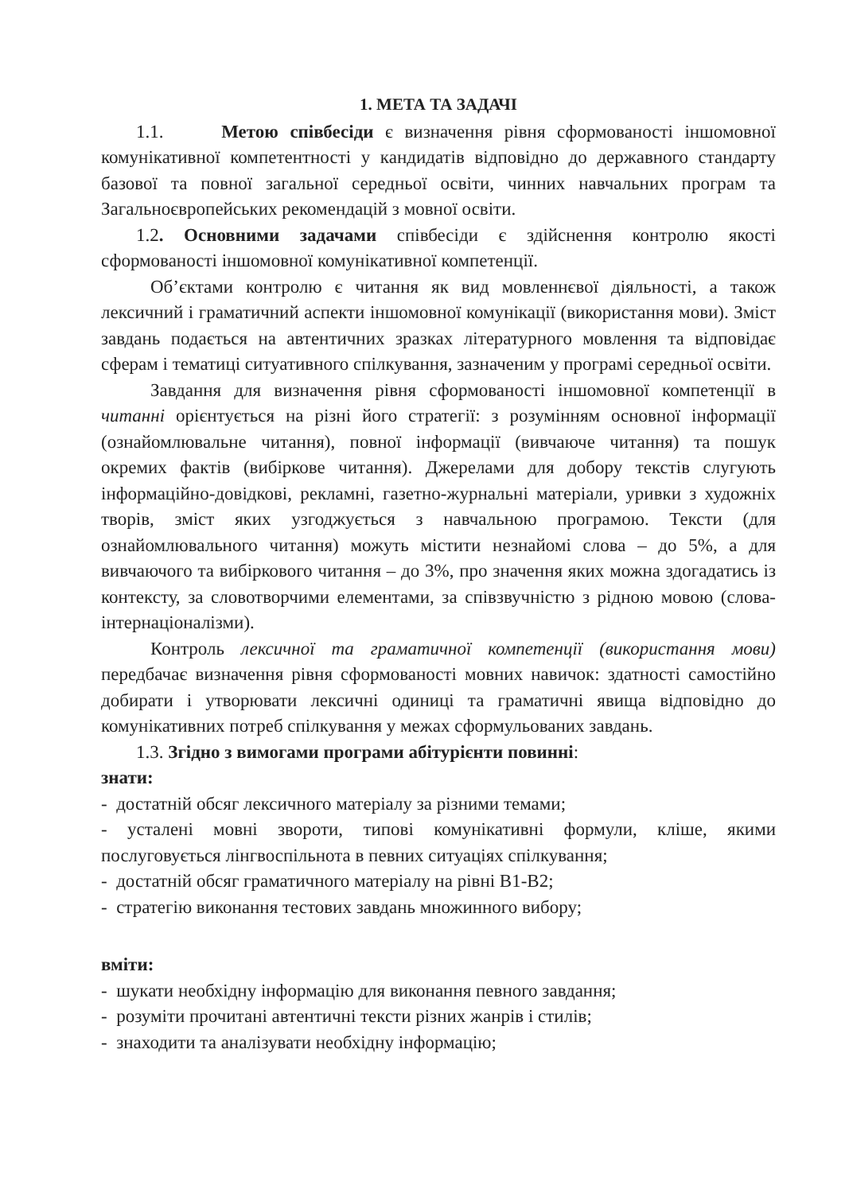1. МЕТА ТА ЗАДАЧІ
1.1. Метою співбесіди є визначення рівня сформованості іншомовної комунікативної компетентності у кандидатів відповідно до державного стандарту базової та повної загальної середньої освіти, чинних навчальних програм та Загальноєвропейських рекомендацій з мовної освіти.
1.2. Основними задачами співбесіди є здійснення контролю якості сформованості іншомовної комунікативної компетенції.
Об’єктами контролю є читання як вид мовленнєвої діяльності, а також лексичний і граматичний аспекти іншомовної комунікації (використання мови). Зміст завдань подається на автентичних зразках літературного мовлення та відповідає сферам і тематиці ситуативного спілкування, зазначеним у програмі середньої освіти.
Завдання для визначення рівня сформованості іншомовної компетенції в читанні орієнтується на різні його стратегії: з розумінням основної інформації (ознайомлювальне читання), повної інформації (вивчаюче читання) та пошук окремих фактів (вибіркове читання). Джерелами для добору текстів слугують інформаційно-довідкові, рекламні, газетно-журнальні матеріали, уривки з художніх творів, зміст яких узгоджується з навчальною програмою. Тексти (для ознайомлювального читання) можуть містити незнайомі слова – до 5%, а для вивчаючого та вибіркового читання – до 3%, про значення яких можна здогадатись із контексту, за словотворчими елементами, за співзвучністю з рідною мовою (слова-інтернаціоналізми).
Контроль лексичної та граматичної компетенції (використання мови) передбачає визначення рівня сформованості мовних навичок: здатності самостійно добирати і утворювати лексичні одиниці та граматичні явища відповідно до комунікативних потреб спілкування у межах сформульованих завдань.
1.3. Згідно з вимогами програми абітурієнти повинні:
знати:
- достатній обсяг лексичного матеріалу за різними темами;
- усталені мовні звороти, типові комунікативні формули, кліше, якими послуговується лінгвоспільнота в певних ситуаціях спілкування;
- достатній обсяг граматичного матеріалу на рівні В1-В2;
- стратегію виконання тестових завдань множинного вибору;
вміти:
- шукати необхідну інформацію для виконання певного завдання;
- розуміти прочитані автентичні тексти різних жанрів і стилів;
- знаходити та аналізувати необхідну інформацію;